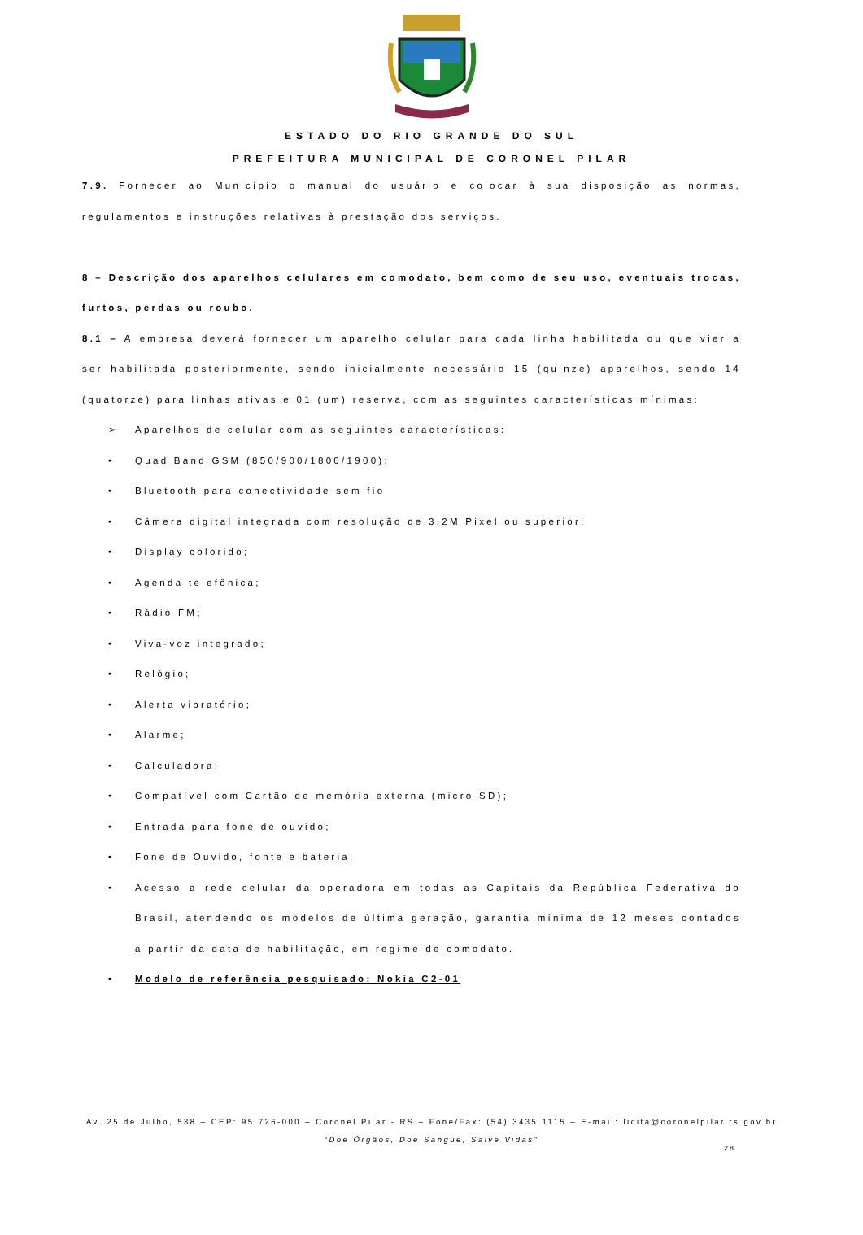ESTADO DO RIO GRANDE DO SUL
PREFEITURA MUNICIPAL DE CORONEL PILAR
7.9. Fornecer ao Município o manual do usuário e colocar à sua disposição as normas, regulamentos e instruções relativas à prestação dos serviços.
8 – Descrição dos aparelhos celulares em comodato, bem como de seu uso, eventuais trocas, furtos, perdas ou roubo.
8.1 – A empresa deverá fornecer um aparelho celular para cada linha habilitada ou que vier a ser habilitada posteriormente, sendo inicialmente necessário 15 (quinze) aparelhos, sendo 14 (quatorze) para linhas ativas e 01 (um) reserva, com as seguintes características mínimas:
➢ Aparelhos de celular com as seguintes características:
• Quad Band GSM (850/900/1800/1900);
• Bluetooth para conectividade sem fio
• Câmera digital integrada com resolução de 3.2M Pixel ou superior;
• Display colorido;
• Agenda telefônica;
• Rádio FM;
• Viva-voz integrado;
• Relógio;
• Alerta vibratório;
• Alarme;
• Calculadora;
• Compatível com Cartão de memória externa (micro SD);
• Entrada para fone de ouvido;
• Fone de Ouvido, fonte e bateria;
• Acesso a rede celular da operadora em todas as Capitais da República Federativa do Brasil, atendendo os modelos de última geração, garantia mínima de 12 meses contados a partir da data de habilitação, em regime de comodato.
• Modelo de referência pesquisado: Nokia C2-01
Av. 25 de Julho, 538 – CEP: 95.726-000 – Coronel Pilar - RS – Fone/Fax: (54) 3435 1115 – E-mail: licita@coronelpilar.rs.gov.br
“Doe Órgãos, Doe Sangue, Salve Vidas”
28